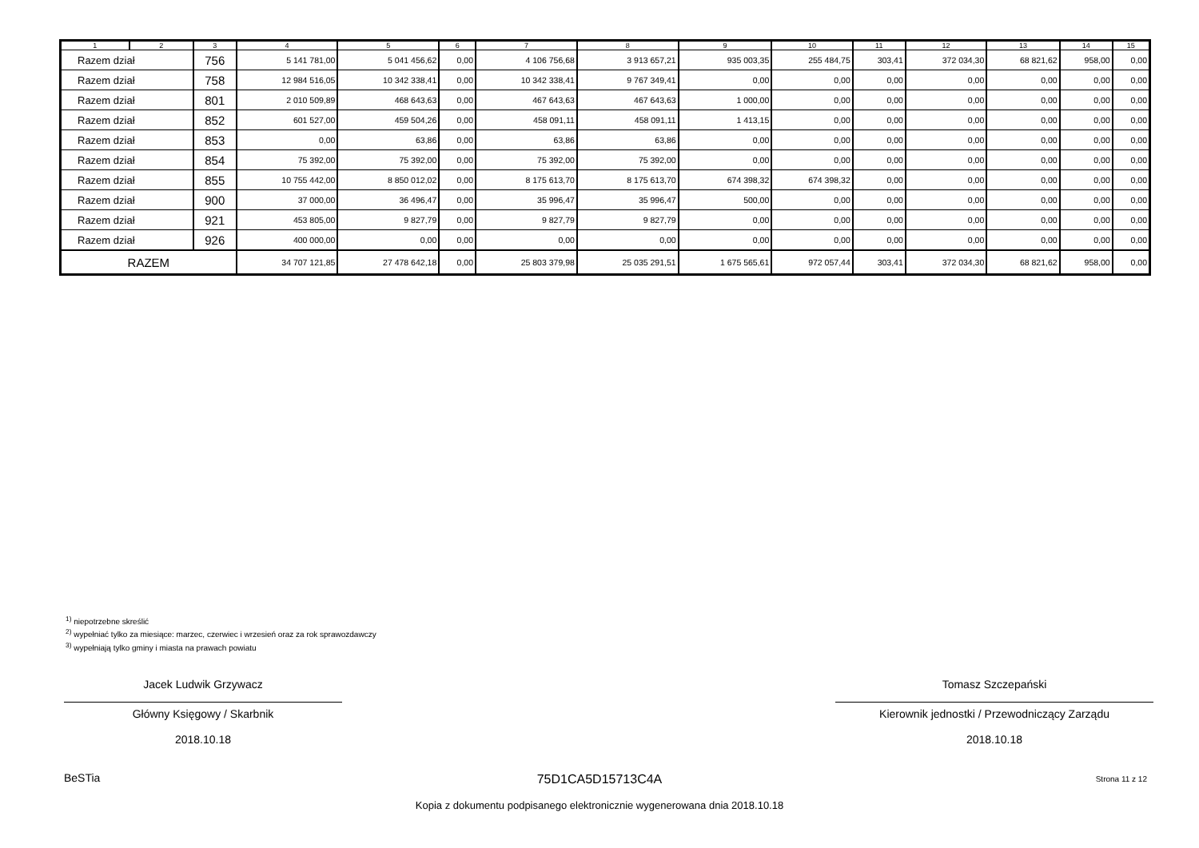| 1 | 2 | 3 | 4 | 5 | 6 | 7 | 8 | 9 | 10 | 11 | 12 | 13 | 14 | 15 |
| --- | --- | --- | --- | --- | --- | --- | --- | --- | --- | --- | --- | --- | --- | --- |
| Razem dział | | 756 | 5 141 781,00 | 5 041 456,62 | 0,00 | 4 106 756,68 | 3 913 657,21 | 935 003,35 | 255 484,75 | 303,41 | 372 034,30 | 68 821,62 | 958,00 | 0,00 |
| Razem dział | | 758 | 12 984 516,05 | 10 342 338,41 | 0,00 | 10 342 338,41 | 9 767 349,41 | 0,00 | 0,00 | 0,00 | 0,00 | 0,00 | 0,00 | 0,00 |
| Razem dział | | 801 | 2 010 509,89 | 468 643,63 | 0,00 | 467 643,63 | 467 643,63 | 1 000,00 | 0,00 | 0,00 | 0,00 | 0,00 | 0,00 | 0,00 |
| Razem dział | | 852 | 601 527,00 | 459 504,26 | 0,00 | 458 091,11 | 458 091,11 | 1 413,15 | 0,00 | 0,00 | 0,00 | 0,00 | 0,00 | 0,00 |
| Razem dział | | 853 | 0,00 | 63,86 | 0,00 | 63,86 | 63,86 | 0,00 | 0,00 | 0,00 | 0,00 | 0,00 | 0,00 | 0,00 |
| Razem dział | | 854 | 75 392,00 | 75 392,00 | 0,00 | 75 392,00 | 75 392,00 | 0,00 | 0,00 | 0,00 | 0,00 | 0,00 | 0,00 | 0,00 |
| Razem dział | | 855 | 10 755 442,00 | 8 850 012,02 | 0,00 | 8 175 613,70 | 8 175 613,70 | 674 398,32 | 674 398,32 | 0,00 | 0,00 | 0,00 | 0,00 | 0,00 |
| Razem dział | | 900 | 37 000,00 | 36 496,47 | 0,00 | 35 996,47 | 35 996,47 | 500,00 | 0,00 | 0,00 | 0,00 | 0,00 | 0,00 | 0,00 |
| Razem dział | | 921 | 453 805,00 | 9 827,79 | 0,00 | 9 827,79 | 9 827,79 | 0,00 | 0,00 | 0,00 | 0,00 | 0,00 | 0,00 | 0,00 |
| Razem dział | | 926 | 400 000,00 | 0,00 | 0,00 | 0,00 | 0,00 | 0,00 | 0,00 | 0,00 | 0,00 | 0,00 | 0,00 | 0,00 |
| RAZEM | | | 34 707 121,85 | 27 478 642,18 | 0,00 | 25 803 379,98 | 25 035 291,51 | 1 675 565,61 | 972 057,44 | 303,41 | 372 034,30 | 68 821,62 | 958,00 | 0,00 |
<sup>1)</sup> niepotrzebne skreślić
<sup>2)</sup> wypełniać tylko za miesiące: marzec, czerwiec i wrzesień oraz za rok sprawozdawczy
<sup>3)</sup> wypełniają tylko gminy i miasta na prawach powiatu
Jacek Ludwik Grzywacz
Główny Księgowy / Skarbnik
2018.10.18
Tomasz Szczepański
Kierownik jednostki / Przewodniczący Zarządu
2018.10.18
BeSTia
75D1CA5D15713C4A Strona 11 z 12
Kopia z dokumentu podpisanego elektronicznie wygenerowana dnia 2018.10.18